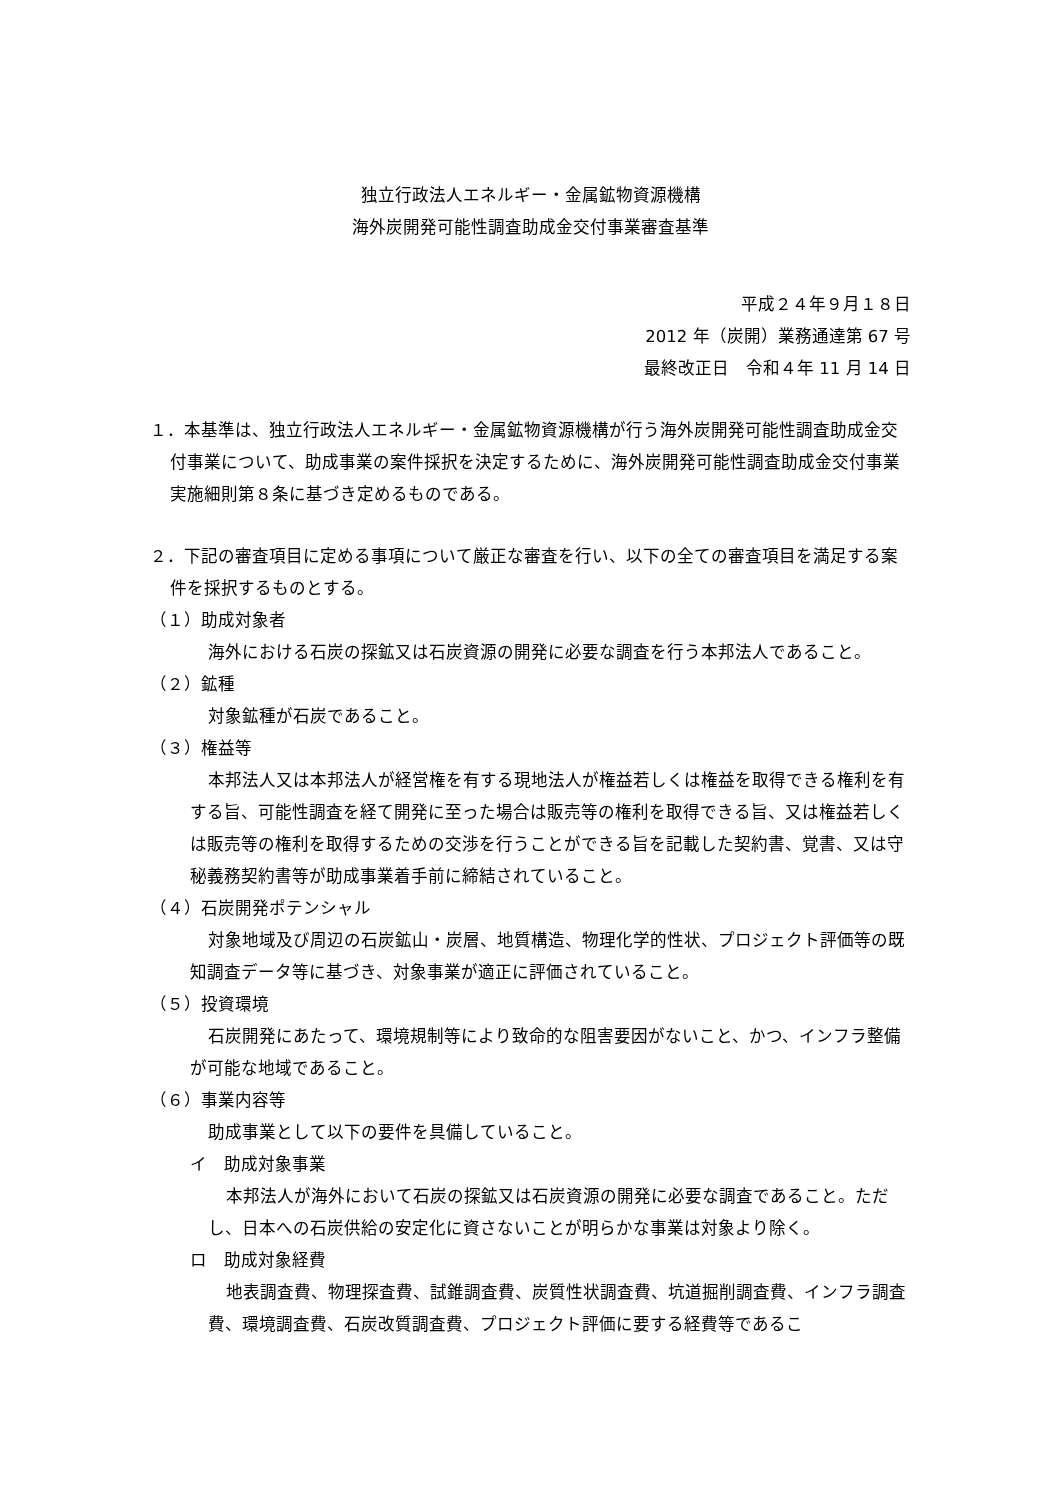独立行政法人エネルギー・金属鉱物資源機構
海外炭開発可能性調査助成金交付事業審査基準
平成２４年９月１８日
2012 年（炭開）業務通達第 67 号
最終改正日　令和４年 11 月 14 日
１．本基準は、独立行政法人エネルギー・金属鉱物資源機構が行う海外炭開発可能性調査助成金交付事業について、助成事業の案件採択を決定するために、海外炭開発可能性調査助成金交付事業実施細則第８条に基づき定めるものである。
２．下記の審査項目に定める事項について厳正な審査を行い、以下の全ての審査項目を満足する案件を採択するものとする。
（１）助成対象者
海外における石炭の探鉱又は石炭資源の開発に必要な調査を行う本邦法人であること。
（２）鉱種
対象鉱種が石炭であること。
（３）権益等
本邦法人又は本邦法人が経営権を有する現地法人が権益若しくは権益を取得できる権利を有する旨、可能性調査を経て開発に至った場合は販売等の権利を取得できる旨、又は権益若しくは販売等の権利を取得するための交渉を行うことができる旨を記載した契約書、覚書、又は守秘義務契約書等が助成事業着手前に締結されていること。
（４）石炭開発ポテンシャル
対象地域及び周辺の石炭鉱山・炭層、地質構造、物理化学的性状、プロジェクト評価等の既知調査データ等に基づき、対象事業が適正に評価されていること。
（５）投資環境
石炭開発にあたって、環境規制等により致命的な阻害要因がないこと、かつ、インフラ整備が可能な地域であること。
（６）事業内容等
助成事業として以下の要件を具備していること。
イ　助成対象事業
本邦法人が海外において石炭の探鉱又は石炭資源の開発に必要な調査であること。ただし、日本への石炭供給の安定化に資さないことが明らかな事業は対象より除く。
ロ　助成対象経費
地表調査費、物理探査費、試錐調査費、炭質性状調査費、坑道掘削調査費、インフラ調査費、環境調査費、石炭改質調査費、プロジェクト評価に要する経費等であるこ